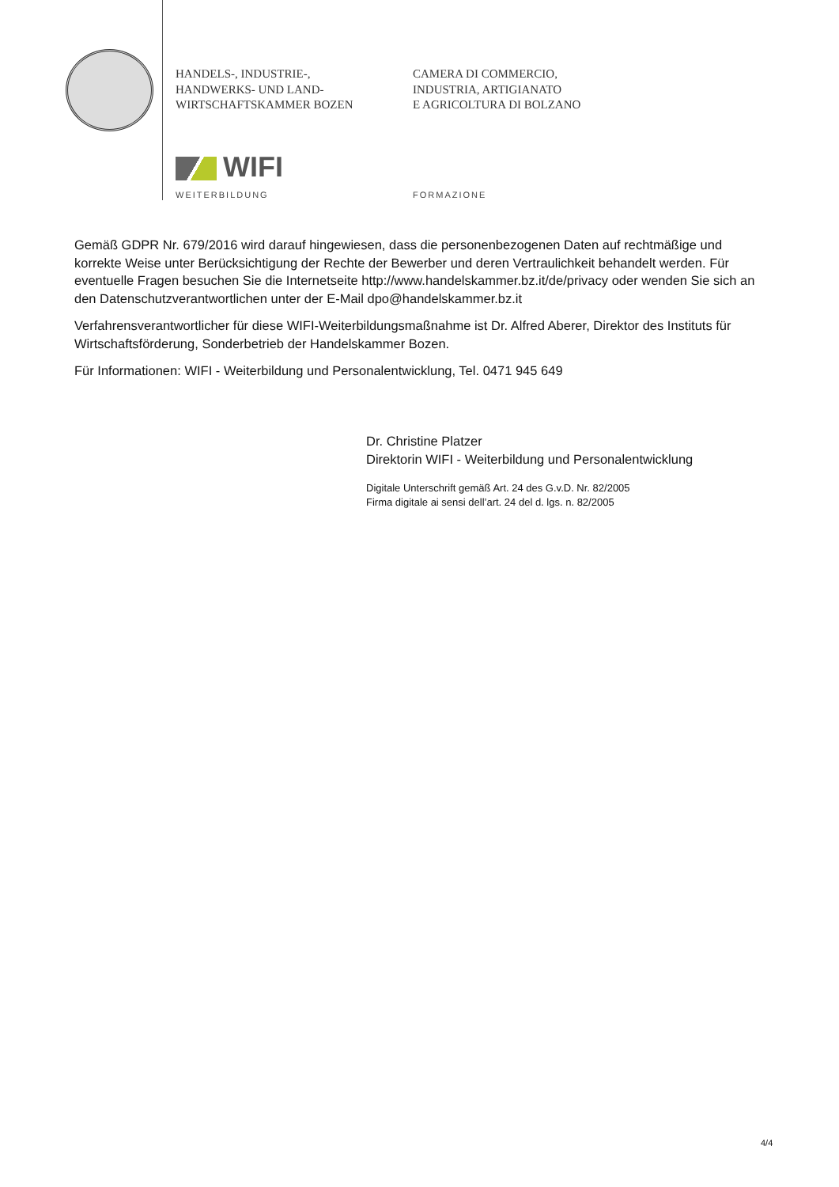HANDELS-, INDUSTRIE-,
HANDWERKS- UND LAND-
WIRTSCHAFTSKAMMER BOZEN
CAMERA DI COMMERCIO,
INDUSTRIA, ARTIGIANATO
E AGRICOLTURA DI BOLZANO
WIFI
WEITERBILDUNG FORMAZIONE
Gemäß GDPR Nr. 679/2016 wird darauf hingewiesen, dass die personenbezogenen Daten auf rechtmäßige und korrekte Weise unter Berücksichtigung der Rechte der Bewerber und deren Vertraulichkeit behandelt werden. Für eventuelle Fragen besuchen Sie die Internetseite http://www.handelskammer.bz.it/de/privacy oder wenden Sie sich an den Datenschutzverantwortlichen unter der E-Mail dpo@handelskammer.bz.it
Verfahrensverantwortlicher für diese WIFI-Weiterbildungsmaßnahme ist Dr. Alfred Aberer, Direktor des Instituts für Wirtschaftsförderung, Sonderbetrieb der Handelskammer Bozen.
Für Informationen: WIFI - Weiterbildung und Personalentwicklung, Tel. 0471 945 649
Dr. Christine Platzer
Direktorin WIFI - Weiterbildung und Personalentwicklung
Digitale Unterschrift gemäß Art. 24 des G.v.D. Nr. 82/2005
Firma digitale ai sensi dell’art. 24 del d. lgs. n. 82/2005
4/4